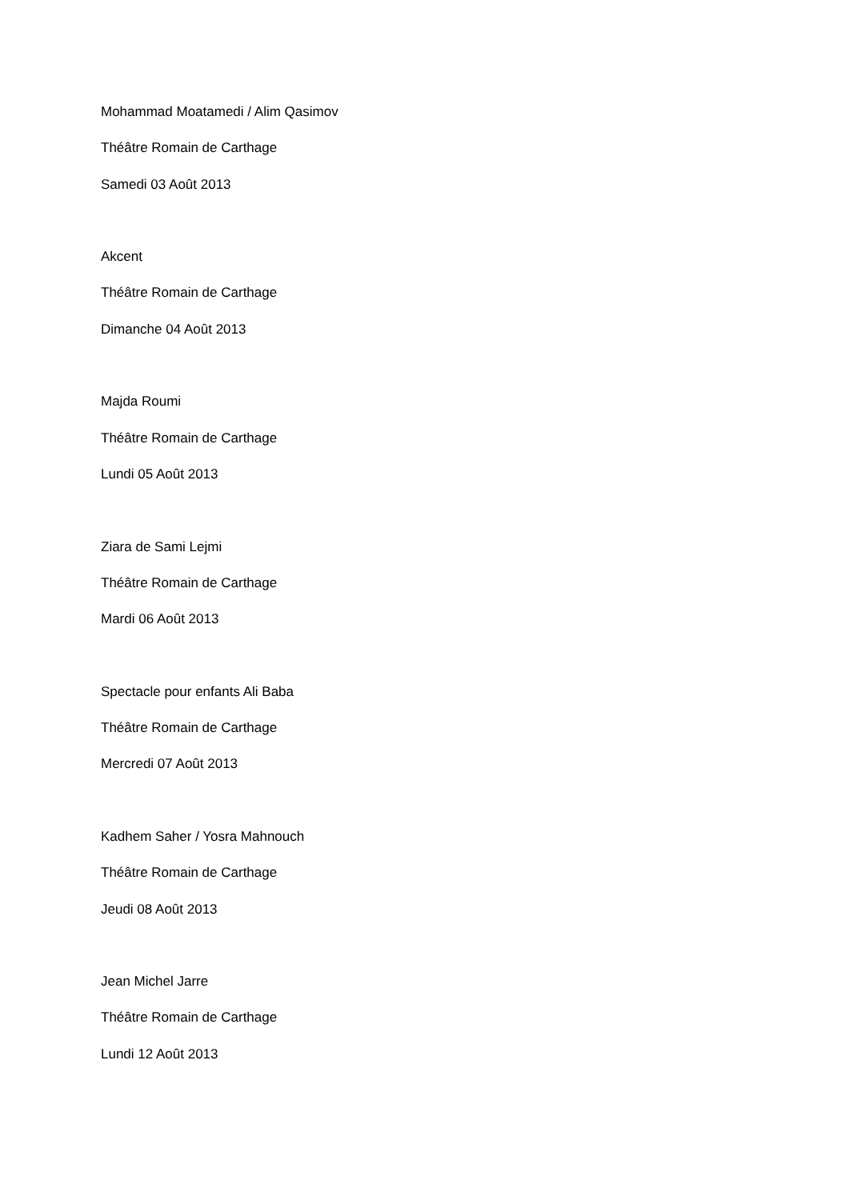Mohammad Moatamedi / Alim Qasimov
Théâtre Romain de Carthage
Samedi 03 Août 2013
Akcent
Théâtre Romain de Carthage
Dimanche 04 Août 2013
Majda Roumi
Théâtre Romain de Carthage
Lundi 05 Août 2013
Ziara de Sami Lejmi
Théâtre Romain de Carthage
Mardi 06 Août 2013
Spectacle pour enfants Ali Baba
Théâtre Romain de Carthage
Mercredi 07 Août 2013
Kadhem Saher / Yosra Mahnouch
Théâtre Romain de Carthage
Jeudi 08 Août 2013
Jean Michel Jarre
Théâtre Romain de Carthage
Lundi 12 Août 2013